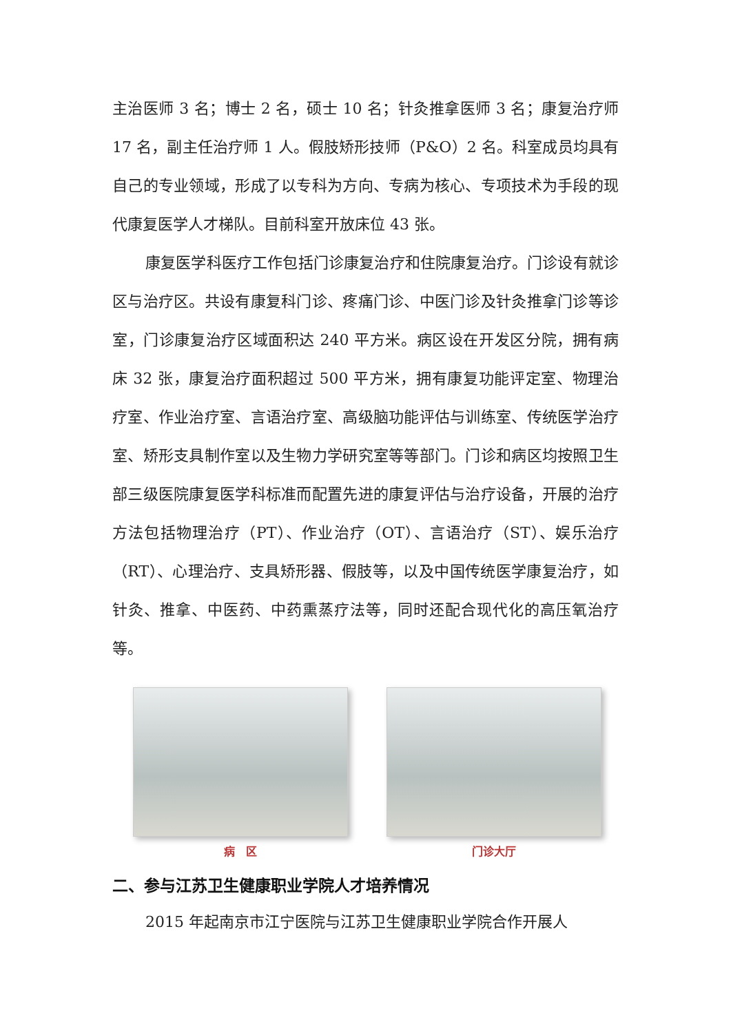主治医师 3 名；博士 2 名，硕士 10 名；针灸推拿医师 3 名；康复治疗师 17 名，副主任治疗师 1 人。假肢矫形技师（P&O）2 名。科室成员均具有自己的专业领域，形成了以专科为方向、专病为核心、专项技术为手段的现代康复医学人才梯队。目前科室开放床位 43 张。
康复医学科医疗工作包括门诊康复治疗和住院康复治疗。门诊设有就诊区与治疗区。共设有康复科门诊、疼痛门诊、中医门诊及针灸推拿门诊等诊室，门诊康复治疗区域面积达 240 平方米。病区设在开发区分院，拥有病床 32 张，康复治疗面积超过 500 平方米，拥有康复功能评定室、物理治疗室、作业治疗室、言语治疗室、高级脑功能评估与训练室、传统医学治疗室、矫形支具制作室以及生物力学研究室等等部门。门诊和病区均按照卫生部三级医院康复医学科标准而配置先进的康复评估与治疗设备，开展的治疗方法包括物理治疗（PT）、作业治疗（OT）、言语治疗（ST）、娱乐治疗（RT）、心理治疗、支具矫形器、假肢等，以及中国传统医学康复治疗，如针灸、推拿、中医药、中药熏蒸疗法等，同时还配合现代化的高压氧治疗等。
病　区 门诊大厅
二、参与江苏卫生健康职业学院人才培养情况
2015 年起南京市江宁医院与江苏卫生健康职业学院合作开展人